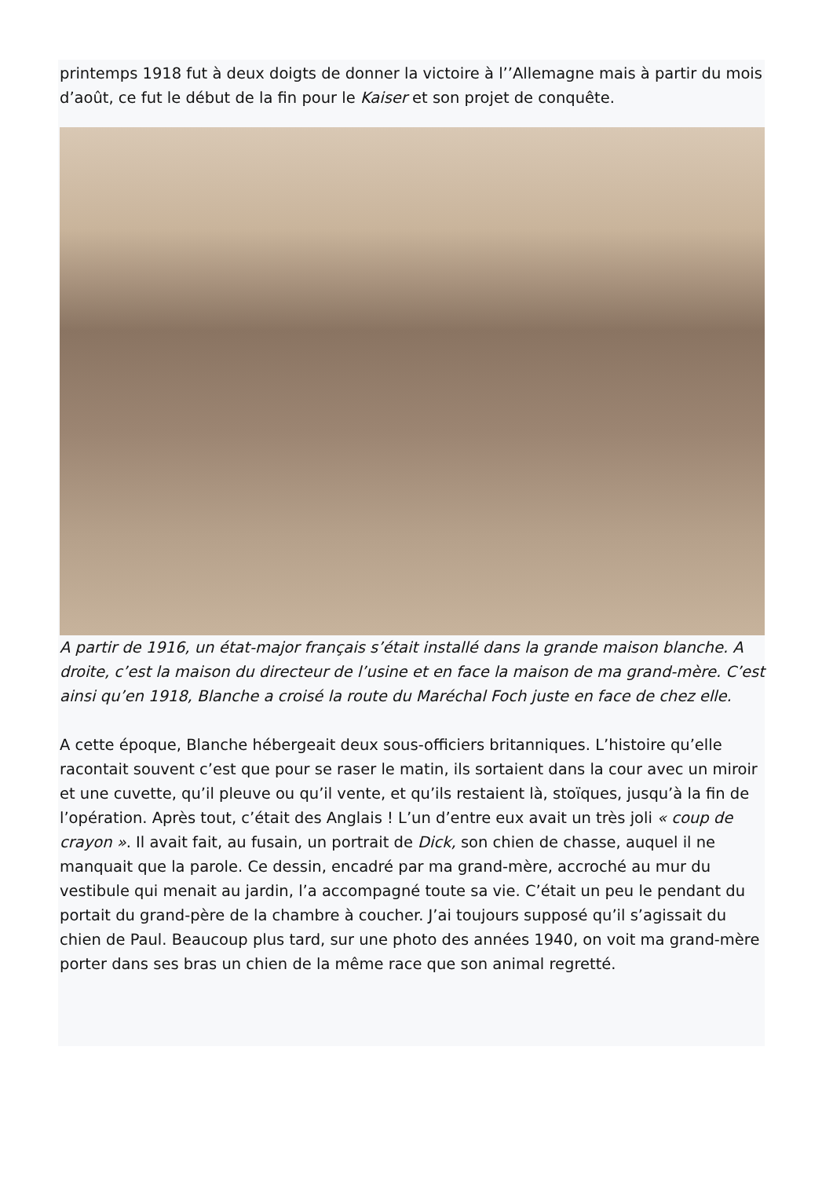printemps 1918 fut à deux doigts de donner la victoire à l’’Allemagne mais à partir du mois d’août, ce fut le début de la fin pour le Kaiser et son projet de conquête.
A partir de 1916, un état-major français s’était installé dans la grande maison blanche. A droite, c’est la maison du directeur de l’usine et en face la maison de ma grand-mère. C’est ainsi qu’en 1918, Blanche a croisé la route du Maréchal Foch juste en face de chez elle.
A cette époque, Blanche hébergeait deux sous-officiers britanniques. L’histoire qu’elle racontait souvent c’est que pour se raser le matin, ils sortaient dans la cour avec un miroir et une cuvette, qu’il pleuve ou qu’il vente, et qu’ils restaient là, stoïques, jusqu’à la fin de l’opération. Après tout, c’était des Anglais ! L’un d’entre eux avait un très joli « coup de crayon ». Il avait fait, au fusain, un portrait de Dick, son chien de chasse, auquel il ne manquait que la parole. Ce dessin, encadré par ma grand-mère, accroché au mur du vestibule qui menait au jardin, l’a accompagné toute sa vie. C’était un peu le pendant du portait du grand-père de la chambre à coucher. J’ai toujours supposé qu’il s’agissait du chien de Paul. Beaucoup plus tard, sur une photo des années 1940, on voit ma grand-mère porter dans ses bras un chien de la même race que son animal regretté.